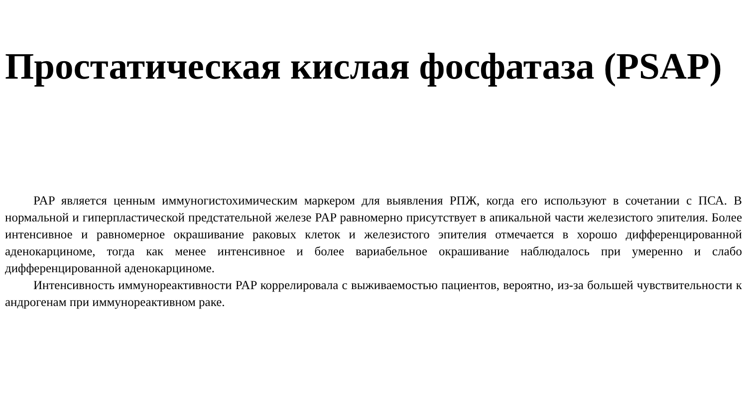Простатическая кислая фосфатаза (PSAP)
PAP является ценным иммуногистохимическим маркером для выявления РПЖ, когда его используют в сочетании с ПСА. В нормальной и гиперпластической предстательной железе PAP равномерно присутствует в апикальной части железистого эпителия. Более интенсивное и равномерное окрашивание раковых клеток и железистого эпителия отмечается в хорошо дифференцированной аденокарциноме, тогда как менее интенсивное и более вариабельное окрашивание наблюдалось при умеренно и слабо дифференцированной аденокарциноме.
Интенсивность иммунореактивности PAP коррелировала с выживаемостью пациентов, вероятно, из-за большей чувствительности к андрогенам при иммунореактивном раке.